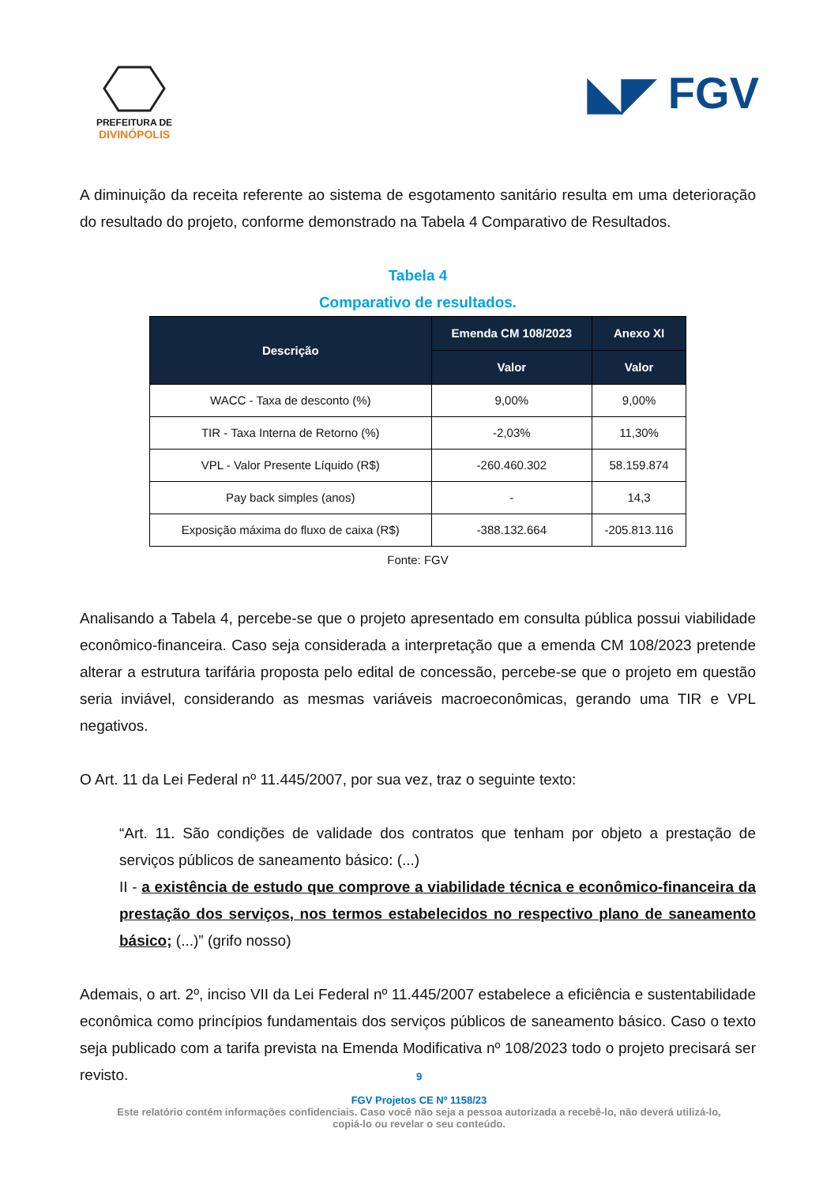PREFEITURA DE
DIVINÓPOLIS
◣◤ FGV
A diminuição da receita referente ao sistema de esgotamento sanitário resulta em uma deterioração do resultado do projeto, conforme demonstrado na Tabela 4 Comparativo de Resultados.
Tabela 4
Comparativo de resultados.
| Descrição | Emenda CM 108/2023 | Anexo XI |
| --- | --- | --- |
| | Valor | Valor |
| WACC - Taxa de desconto (%) | 9,00% | 9,00% |
| TIR - Taxa Interna de Retorno (%) | -2,03% | 11,30% |
| VPL - Valor Presente Líquido (R$) | -260.460.302 | 58.159.874 |
| Pay back simples (anos) | - | 14,3 |
| Exposição máxima do fluxo de caixa (R$) | -388.132.664 | -205.813.116 |
Fonte: FGV
Analisando a Tabela 4, percebe-se que o projeto apresentado em consulta pública possui viabilidade econômico-financeira. Caso seja considerada a interpretação que a emenda CM 108/2023 pretende alterar a estrutura tarifária proposta pelo edital de concessão, percebe-se que o projeto em questão seria inviável, considerando as mesmas variáveis macroeconômicas, gerando uma TIR e VPL negativos.
O Art. 11 da Lei Federal nº 11.445/2007, por sua vez, traz o seguinte texto:
“Art. 11. São condições de validade dos contratos que tenham por objeto a prestação de serviços públicos de saneamento básico: (...)
II - a existência de estudo que comprove a viabilidade técnica e econômico-financeira da prestação dos serviços, nos termos estabelecidos no respectivo plano de saneamento básico; (...)” (grifo nosso)
Ademais, o art. 2º, inciso VII da Lei Federal nº 11.445/2007 estabelece a eficiência e sustentabilidade econômica como princípios fundamentais dos serviços públicos de saneamento básico. Caso o texto seja publicado com a tarifa prevista na Emenda Modificativa nº 108/2023 todo o projeto precisará ser revisto.
9
FGV Projetos CE Nº 1158/23
Este relatório contém informações confidenciais. Caso você não seja a pessoa autorizada a recebê-lo, não deverá utilizá-lo,
copiá-lo ou revelar o seu conteúdo.